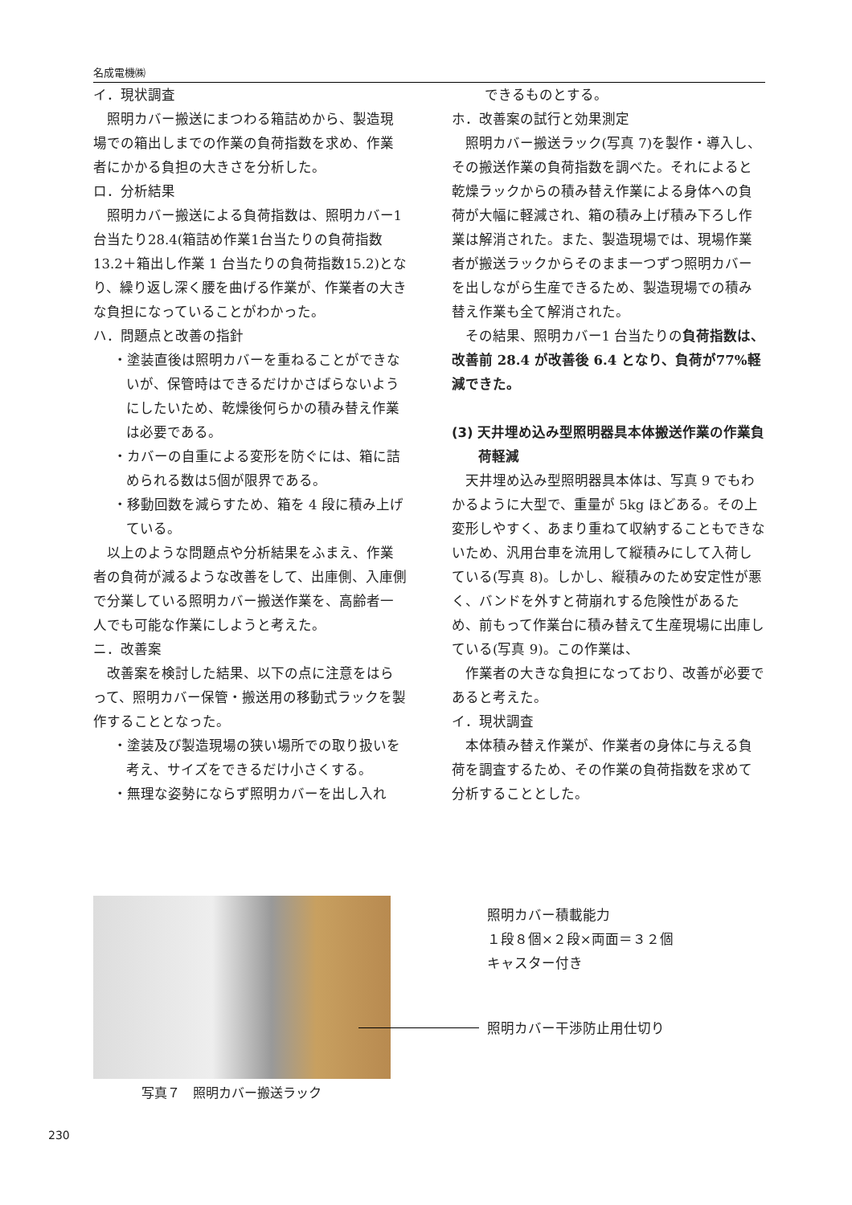名成電機㈱
イ．現状調査
照明カバー搬送にまつわる箱詰めから、製造現場での箱出しまでの作業の負荷指数を求め、作業者にかかる負担の大きさを分析した。
ロ．分析結果
照明カバー搬送による負荷指数は、照明カバー1台当たり28.4(箱詰め作業1台当たりの負荷指数 13.2＋箱出し作業 1 台当たりの負荷指数15.2)となり、繰り返し深く腰を曲げる作業が、作業者の大きな負担になっていることがわかった。
ハ．問題点と改善の指針
・塗装直後は照明カバーを重ねることができないが、保管時はできるだけかさばらないようにしたいため、乾燥後何らかの積み替え作業は必要である。
・カバーの自重による変形を防ぐには、箱に詰められる数は5個が限界である。
・移動回数を減らすため、箱を 4 段に積み上げている。
以上のような問題点や分析結果をふまえ、作業者の負荷が減るような改善をして、出庫側、入庫側で分業している照明カバー搬送作業を、高齢者一人でも可能な作業にしようと考えた。
ニ．改善案
改善案を検討した結果、以下の点に注意をはらって、照明カバー保管・搬送用の移動式ラックを製作することとなった。
・塗装及び製造現場の狭い場所での取り扱いを考え、サイズをできるだけ小さくする。
・無理な姿勢にならず照明カバーを出し入れ
できるものとする。
ホ．改善案の試行と効果測定
照明カバー搬送ラック(写真 7)を製作・導入し、その搬送作業の負荷指数を調べた。それによると乾燥ラックからの積み替え作業による身体への負荷が大幅に軽減され、箱の積み上げ積み下ろし作業は解消された。また、製造現場では、現場作業者が搬送ラックからそのまま一つずつ照明カバーを出しながら生産できるため、製造現場での積み替え作業も全て解消された。
その結果、照明カバー1 台当たりの負荷指数は、改善前 28.4 が改善後 6.4 となり、負荷が77%軽減できた。
(3) 天井埋め込み型照明器具本体搬送作業の作業負荷軽減
天井埋め込み型照明器具本体は、写真 9 でもわかるように大型で、重量が 5kg ほどある。その上変形しやすく、あまり重ねて収納することもできないため、汎用台車を流用して縦積みにして入荷している(写真 8)。しかし、縦積みのため安定性が悪く、バンドを外すと荷崩れする危険性があるため、前もって作業台に積み替えて生産現場に出庫している(写真 9)。この作業は、
作業者の大きな負担になっており、改善が必要であると考えた。
イ．現状調査
本体積み替え作業が、作業者の身体に与える負荷を調査するため、その作業の負荷指数を求めて分析することとした。
写真７　照明カバー搬送ラック
照明カバー積載能力
１段８個×２段×両面＝３２個
キャスター付き
照明カバー干渉防止用仕切り
230